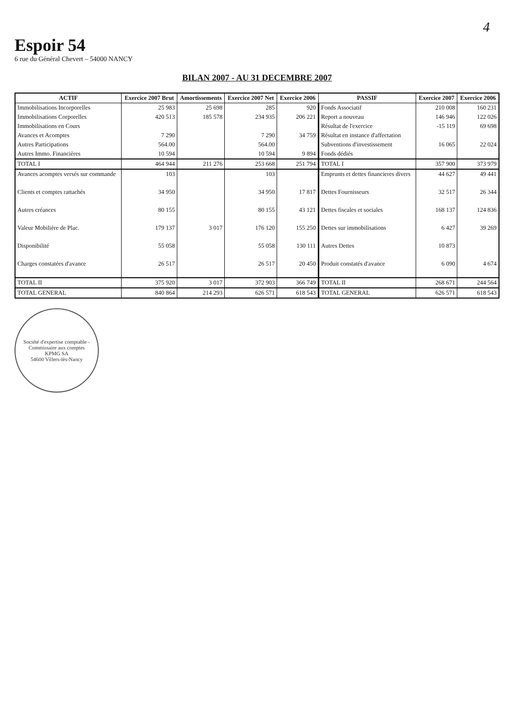4
Espoir 54
6 rue du Général Chevert – 54000 NANCY
BILAN 2007 - AU 31 DECEMBRE 2007
| ACTIF | Exercice 2007 Brut | Amortissements | Exercice 2007 Net | Exercice 2006 | PASSIF | Exercice 2007 | Exercice 2006 |
| --- | --- | --- | --- | --- | --- | --- | --- |
| Immobilisations Incorporelles | 25 983 | 25 698 | 285 | 920 | Fonds Associatif | 210 008 | 160 231 |
| Immobilisations Corporelles | 420 513 | 185 578 | 234 935 | 206 221 | Report a nouveau | 146 946 | 122 026 |
| Immobilisations en Cours | | | | | Résultat de l'exercice | -15 119 | 69 698 |
| Avances et Acomptes | 7 290 | | 7 290 | 34 759 | Résultat en instance d'affectation | | |
| Autres Participations | 564.00 | | 564.00 | | Subventions d'investissement | 16 065 | 22 024 |
| Autres Immo. Financières | 10 594 | | 10 594 | 9 894 | Fonds dédiés | | |
| TOTAL I | 464 944 | 211 276 | 253 668 | 251 794 | TOTAL I | 357 900 | 373 979 |
| Avances acomptes versés sur commande | 103 | | 103 | | Emprunts et dettes financieres divers | 44 627 | 49 441 |
| Clients et comptes rattachés | 34 950 | | 34 950 | 17 817 | Dettes Fournisseurs | 32 517 | 26 344 |
| Autres créances | 80 155 | | 80 155 | 43 121 | Dettes fiscales et sociales | 168 137 | 124 836 |
| Valeur Mobilière de Plac. | 179 137 | 3 017 | 176 120 | 155 250 | Dettes sur immobilisations | 6 427 | 39 269 |
| Disponibilité | 55 058 | | 55 058 | 130 111 | Autres Dettes | 10 873 | |
| Charges constatées d'avance | 26 517 | | 26 517 | 20 450 | Produit constatés d'avance | 6 090 | 4 674 |
| TOTAL II | 375 920 | 3 017 | 372 903 | 366 749 | TOTAL II | 268 671 | 244 564 |
| TOTAL GENERAL | 840 864 | 214 293 | 626 571 | 618 543 | TOTAL GENERAL | 626 571 | 618 543 |
Société d'expertise comptable - Commissaire aux comptes
KPMG SA
54600 Villers-lès-Nancy